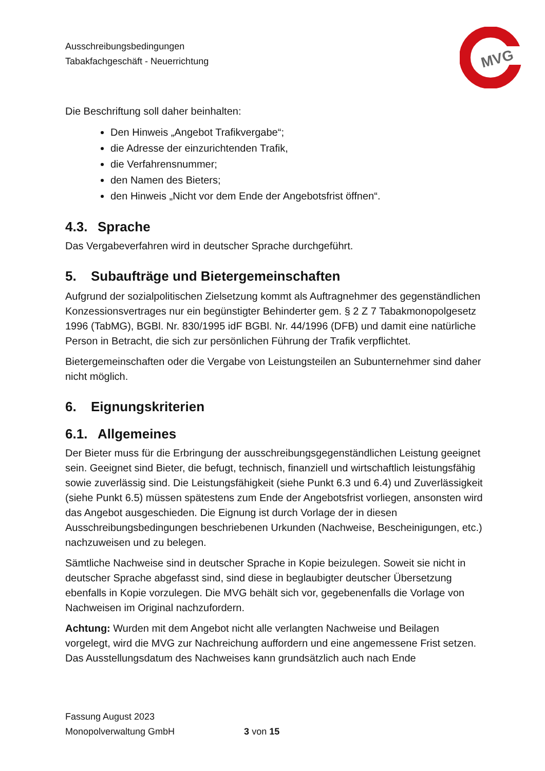Ausschreibungsbedingungen
Tabakfachgeschäft - Neuerrichtung
MVG
Die Beschriftung soll daher beinhalten:
Den Hinweis „Angebot Trafikvergabe“;
die Adresse der einzurichtenden Trafik,
die Verfahrensnummer;
den Namen des Bieters;
den Hinweis „Nicht vor dem Ende der Angebotsfrist öffnen“.
4.3. Sprache
Das Vergabeverfahren wird in deutscher Sprache durchgeführt.
5. Subaufträge und Bietergemeinschaften
Aufgrund der sozialpolitischen Zielsetzung kommt als Auftragnehmer des gegenständlichen Konzessionsvertrages nur ein begünstigter Behinderter gem. § 2 Z 7 Tabakmonopolgesetz 1996 (TabMG), BGBl. Nr. 830/1995 idF BGBl. Nr. 44/1996 (DFB) und damit eine natürliche Person in Betracht, die sich zur persönlichen Führung der Trafik verpflichtet.
Bietergemeinschaften oder die Vergabe von Leistungsteilen an Subunternehmer sind daher nicht möglich.
6. Eignungskriterien
6.1. Allgemeines
Der Bieter muss für die Erbringung der ausschreibungsgegenständlichen Leistung geeignet sein. Geeignet sind Bieter, die befugt, technisch, finanziell und wirtschaftlich leistungsfähig sowie zuverlässig sind. Die Leistungsfähigkeit (siehe Punkt 6.3 und 6.4) und Zuverlässigkeit (siehe Punkt 6.5) müssen spätestens zum Ende der Angebotsfrist vorliegen, ansonsten wird das Angebot ausgeschieden. Die Eignung ist durch Vorlage der in diesen Ausschreibungsbedingungen beschriebenen Urkunden (Nachweise, Bescheinigungen, etc.) nachzuweisen und zu belegen.
Sämtliche Nachweise sind in deutscher Sprache in Kopie beizulegen. Soweit sie nicht in deutscher Sprache abgefasst sind, sind diese in beglaubigter deutscher Übersetzung ebenfalls in Kopie vorzulegen. Die MVG behält sich vor, gegebenenfalls die Vorlage von Nachweisen im Original nachzufordern.
Achtung: Wurden mit dem Angebot nicht alle verlangten Nachweise und Beilagen vorgelegt, wird die MVG zur Nachreichung auffordern und eine angemessene Frist setzen. Das Ausstellungsdatum des Nachweises kann grundsätzlich auch nach Ende
Fassung August 2023
Monopolverwaltung GmbH 3 von 15